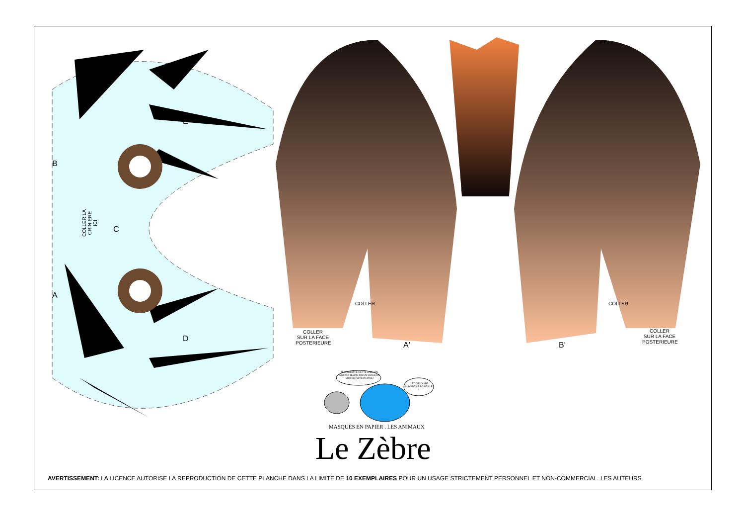COLLER LA CRINIERE ICI
B
A
C
E
D
COLLER
SUR LA FACE
POSTERIEURE
COLLER
A' B'
COLLER
COLLER
SUR LA FACE
POSTERIEURE
PHOTOCOPIE CETTE PAGE EN NOIR ET BLANC OU EN COULEUR SUR DU PAPIER EPAIS !
...ET DECOUPE SUIVANT LE POINTILLE !
MASQUES EN PAPIER . LES ANIMAUX
Le Zèbre
AVERTISSEMENT: LA LICENCE AUTORISE LA REPRODUCTION DE CETTE PLANCHE DANS LA LIMITE DE 10 EXEMPLAIRES POUR UN USAGE STRICTEMENT PERSONNEL ET NON-COMMERCIAL. LES AUTEURS.